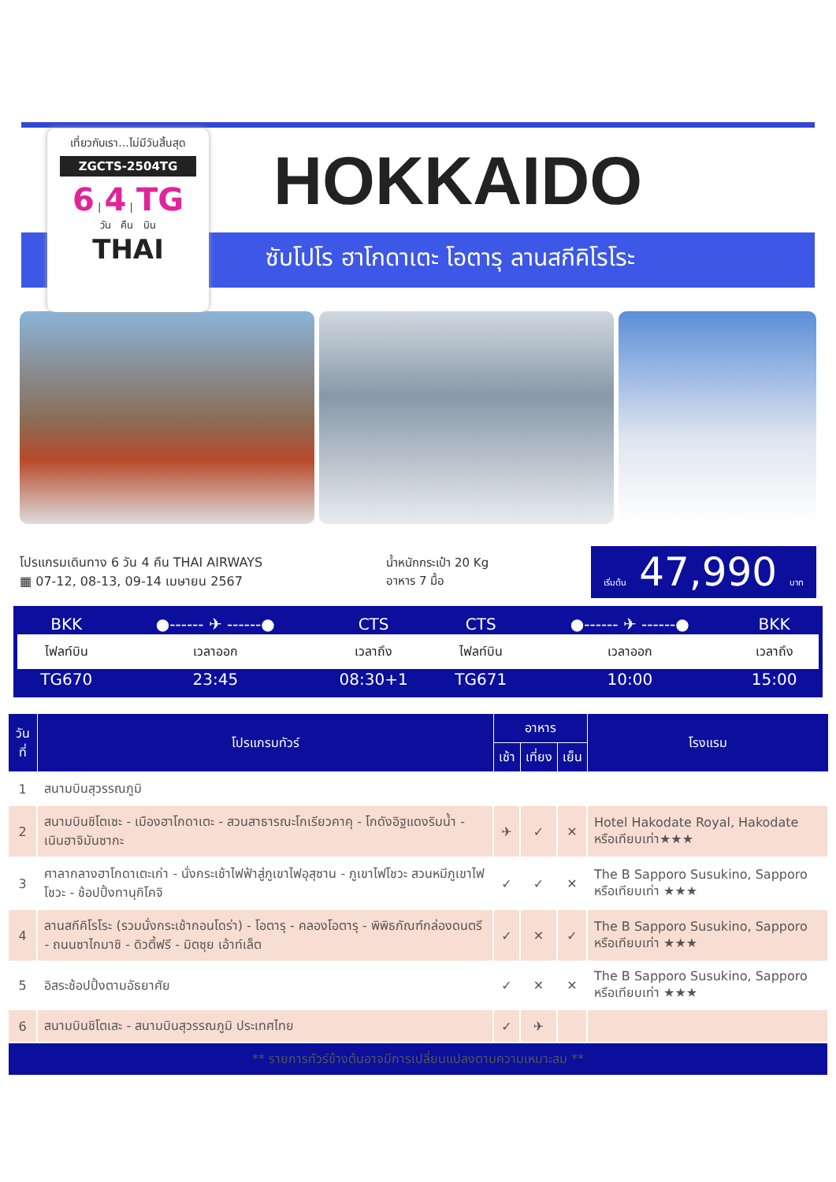HOKKAIDO
ซับโปโร ฮาโกดาเตะ โอตารุ ลานสกีคิโรโระ
เที่ยวกับเรา...ไม่มีวันสิ้นสุด
ZGCTS-2504TG
6 | 4 | TG
วัน คืน บิน
THAI
โปรแกรมเดินทาง 6 วัน 4 คืน THAI AIRWAYS
▦ 07-12, 08-13, 09-14 เมษายน 2567
น้ำหนักกระเป๋า 20 Kg
อาหาร 7 มื้อ
เริ่มต้น 47,990 บาท
| BKK | ●------ ✈ ------● | CTS | CTS | ●------ ✈ ------● | BKK |
| ไฟลท์บิน | เวลาออก | เวลาถึง | ไฟลท์บิน | เวลาออก | เวลาถึง |
| TG670 | 23:45 | 08:30+1 | TG671 | 10:00 | 15:00 |
| วันที่ | โปรแกรมทัวร์ | อาหาร | | | โรงแรม |
| --- | --- | --- | --- | --- | --- |
| | | เช้า | เที่ยง | เย็น | |
| 1 | สนามบินสุวรรณภูมิ | | | | |
| 2 | สนามบินชิโตเซะ - เมืองฮาโกดาเตะ - สวนสาธารณะโกเรียวคาคุ - โกดังอิฐแดงริมน้ำ - เนินฮาจิมันซากะ | ✈ | ✓ | ✕ | Hotel Hakodate Royal, Hakodate หรือเทียบเท่า★★★ |
| 3 | ศาลากลางฮาโกดาเตะเก่า - นั่งกระเช้าไฟฟ้าสู่ภูเขาไฟอุสุซาน - ภูเขาไฟโชวะ สวนหมีภูเขาไฟโชวะ - ช้อปปิ้งทานุกิโคจิ | ✓ | ✓ | ✕ | The B Sapporo Susukino, Sapporo หรือเทียบเท่า ★★★ |
| 4 | ลานสกีคิโรโระ (รวมนั่งกระเช้ากอนโดร่า) - โอตารุ - คลองโอตารุ - พิพิธภัณฑ์กล่องดนตรี - ถนนซาไกมาชิ - ดิวตี้ฟรี - มิตซุย เอ้าท์เล็ต | ✓ | ✕ | ✓ | The B Sapporo Susukino, Sapporo หรือเทียบเท่า ★★★ |
| 5 | อิสระช้อปปิ้งตามอัธยาศัย | ✓ | ✕ | ✕ | The B Sapporo Susukino, Sapporo หรือเทียบเท่า ★★★ |
| 6 | สนามบินชิโตเสะ - สนามบินสุวรรณภูมิ ประเทศไทย | ✓ | ✈ | | |
| ** รายการทัวร์ข้างต้นอาจมีการเปลี่ยนแปลงตามความเหมาะสม ** | | | | | |